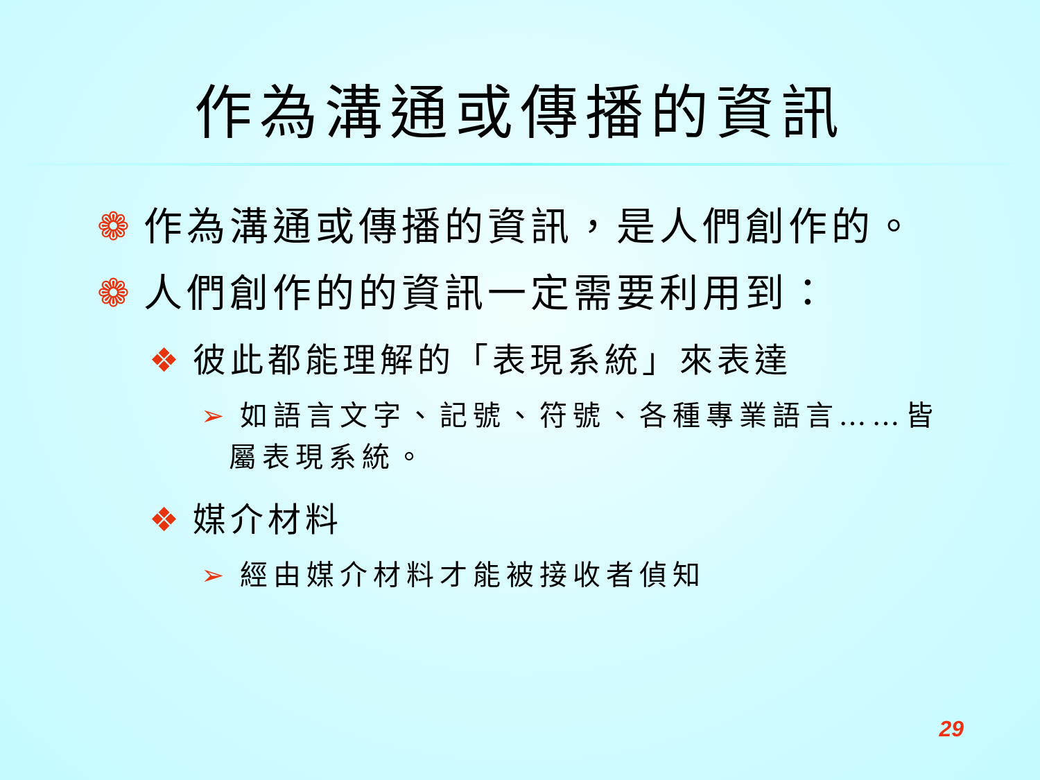作為溝通或傳播的資訊
❁ 作為溝通或傳播的資訊，是人們創作的。
❁ 人們創作的的資訊一定需要利用到：
❖ 彼此都能理解的「表現系統」來表達
➢ 如語言文字、記號、符號、各種專業語言……皆屬表現系統。
❖ 媒介材料
➢ 經由媒介材料才能被接收者偵知
29